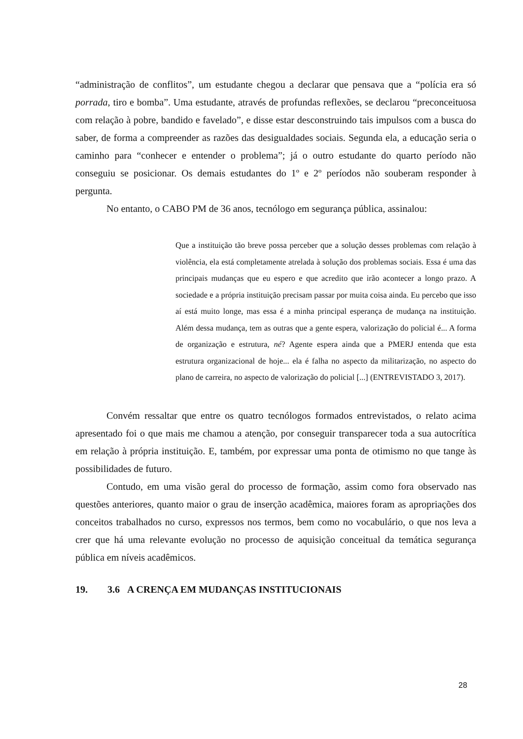“administração de conflitos”, um estudante chegou a declarar que pensava que a “polícia era só porrada, tiro e bomba”. Uma estudante, através de profundas reflexões, se declarou “preconceituosa com relação à pobre, bandido e favelado”, e disse estar desconstruindo tais impulsos com a busca do saber, de forma a compreender as razões das desigualdades sociais. Segunda ela, a educação seria o caminho para “conhecer e entender o problema”; já o outro estudante do quarto período não conseguiu se posicionar. Os demais estudantes do 1º e 2º períodos não souberam responder à pergunta.
No entanto, o CABO PM de 36 anos, tecnólogo em segurança pública, assinalou:
Que a instituição tão breve possa perceber que a solução desses problemas com relação à violência, ela está completamente atrelada à solução dos problemas sociais. Essa é uma das principais mudanças que eu espero e que acredito que irão acontecer a longo prazo. A sociedade e a própria instituição precisam passar por muita coisa ainda. Eu percebo que isso aí está muito longe, mas essa é a minha principal esperança de mudança na instituição. Além dessa mudança, tem as outras que a gente espera, valorização do policial é... A forma de organização e estrutura, né? Agente espera ainda que a PMERJ entenda que esta estrutura organizacional de hoje... ela é falha no aspecto da militarização, no aspecto do plano de carreira, no aspecto de valorização do policial [...] (ENTREVISTADO 3, 2017).
Convém ressaltar que entre os quatro tecnólogos formados entrevistados, o relato acima apresentado foi o que mais me chamou a atenção, por conseguir transparecer toda a sua autocrítica em relação à própria instituição. E, também, por expressar uma ponta de otimismo no que tange às possibilidades de futuro.
Contudo, em uma visão geral do processo de formação, assim como fora observado nas questões anteriores, quanto maior o grau de inserção acadêmica, maiores foram as apropriações dos conceitos trabalhados no curso, expressos nos termos, bem como no vocabulário, o que nos leva a crer que há uma relevante evolução no processo de aquisição conceitual da temática segurança pública em níveis acadêmicos.
19. 3.6 A CRENÇA EM MUDANÇAS INSTITUCIONAIS
28